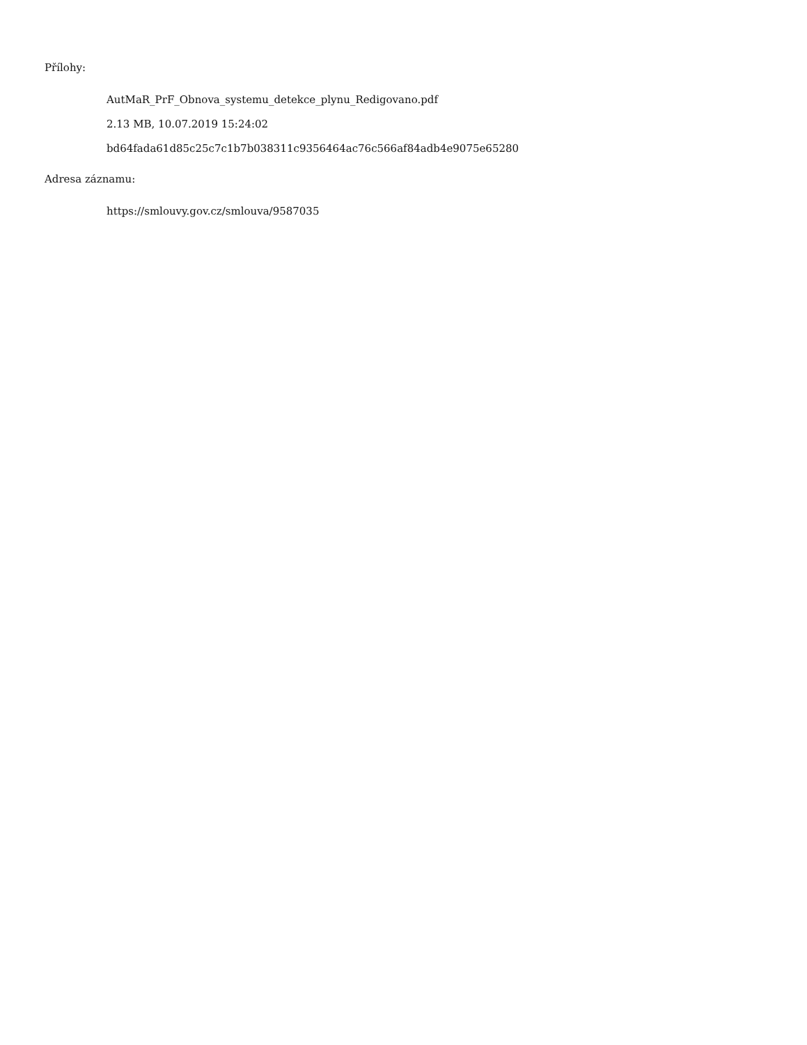Přílohy:
AutMaR_PrF_Obnova_systemu_detekce_plynu_Redigovano.pdf
2.13 MB, 10.07.2019 15:24:02
bd64fada61d85c25c7c1b7b038311c9356464ac76c566af84adb4e9075e65280
Adresa záznamu:
https://smlouvy.gov.cz/smlouva/9587035